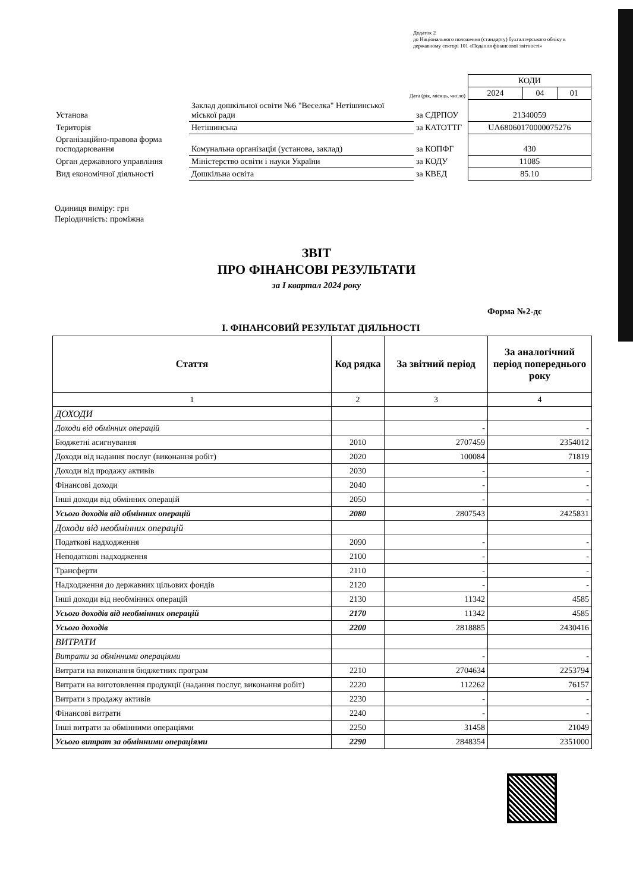Додаток 2
до Національного положення (стандарту) бухгалтерського обліку в державному секторі 101 «Подання фінансової звітності»
| | | | КОДИ | | |
| Дата (рік, місяць, число) | | | 2024 | 04 | 01 |
| Установа | Заклад дошкільної освіти №6 "Веселка" Нетішинської міської ради | за ЄДРПОУ | 21340059 | | |
| Територія | Нетішинська | за КАТОТТГ | UA68060170000075276 | | |
| Організаційно-правова форма господарювання | Комунальна організація (установа, заклад) | за КОПФГ | 430 | | |
| Орган державного управління | Міністерство освіти і науки України | за КОДУ | 11085 | | |
| Вид економічної діяльності | Дошкільна освіта | за КВЕД | 85.10 | | |
Одиниця виміру: грн
Періодичність: проміжна
ЗВІТ
ПРО ФІНАНСОВІ РЕЗУЛЬТАТИ
за I квартал 2024 року
Форма №2-дс
I. ФІНАНСОВИЙ РЕЗУЛЬТАТ ДІЯЛЬНОСТІ
| Стаття | Код рядка | За звітний період | За аналогічний період попереднього року |
| --- | --- | --- | --- |
| 1 | 2 | 3 | 4 |
| ДОХОДИ | | | |
| Доходи від обмінних операцій | | - | - |
| Бюджетні асигнування | 2010 | 2707459 | 2354012 |
| Доходи від надання послуг (виконання робіт) | 2020 | 100084 | 71819 |
| Доходи від продажу активів | 2030 | - | - |
| Фінансові доходи | 2040 | - | - |
| Інші доходи від обмінних операцій | 2050 | - | - |
| Усього доходів від обмінних операцій | 2080 | 2807543 | 2425831 |
| Доходи від необмінних операцій | | | |
| Податкові надходження | 2090 | - | - |
| Неподаткові надходження | 2100 | - | - |
| Трансферти | 2110 | - | - |
| Надходження до державних цільових фондів | 2120 | - | - |
| Інші доходи від необмінних операцій | 2130 | 11342 | 4585 |
| Усього доходів від необмінних операцій | 2170 | 11342 | 4585 |
| Усього доходів | 2200 | 2818885 | 2430416 |
| ВИТРАТИ | | | |
| Витрати за обмінними операціями | | - | - |
| Витрати на виконання бюджетних програм | 2210 | 2704634 | 2253794 |
| Витрати на виготовлення продукції (надання послуг, виконання робіт) | 2220 | 112262 | 76157 |
| Витрати з продажу активів | 2230 | - | - |
| Фінансові витрати | 2240 | - | - |
| Інші витрати за обмінними операціями | 2250 | 31458 | 21049 |
| Усього витрат за обмінними операціями | 2290 | 2848354 | 2351000 |